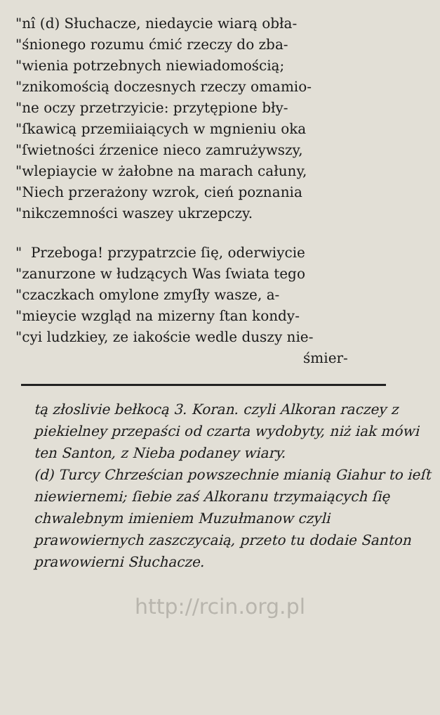"nî (d) Słuchacze, niedaycie wiarą obła-
"śnionego rozumu ćmić rzeczy do zba-
"wienia potrzebnych niewiadomością;
"znikomością doczesnych rzeczy omamio-
"ne oczy przetrzyicie: przytępione bły-
"ſkawicą przemiiaiących w mgnieniu oka
"ſwietności źrzenice nieco zamrużywszy,
"wlepiaycie w żałobne na marach całuny,
"Niech przerażony wzrok, cień poznania
"nikczemności waszey ukrzepczy.
" Przeboga! przypatrzcie ſię, oderwiycie
"zanurzone w łudzących Was ſwiata tego
"czaczkach omylone zmyſły wasze, a-
"mieycie wzgląd na mizerny ſtan kondy-
"cyi ludzkiey, ze iakoście wedle duszy nie-
śmier-
tą złoslivie bełkocą 3. Koran. czyli Alkoran raczey z piekielney przepaści od czarta wydobyty, niż iak mówi ten Santon, z Nieba podaney wiary.
(d) Turcy Chrześcian powszechnie mianią Giahur to ieſt niewiernemi; ſiebie zaś Alkoranu trzymaiących ſię chwalebnym imieniem Muzułmanow czyli prawowiernych zaszczycaią, przeto tu dodaie Santon prawowierni Słuchacze.
http://rcin.org.pl